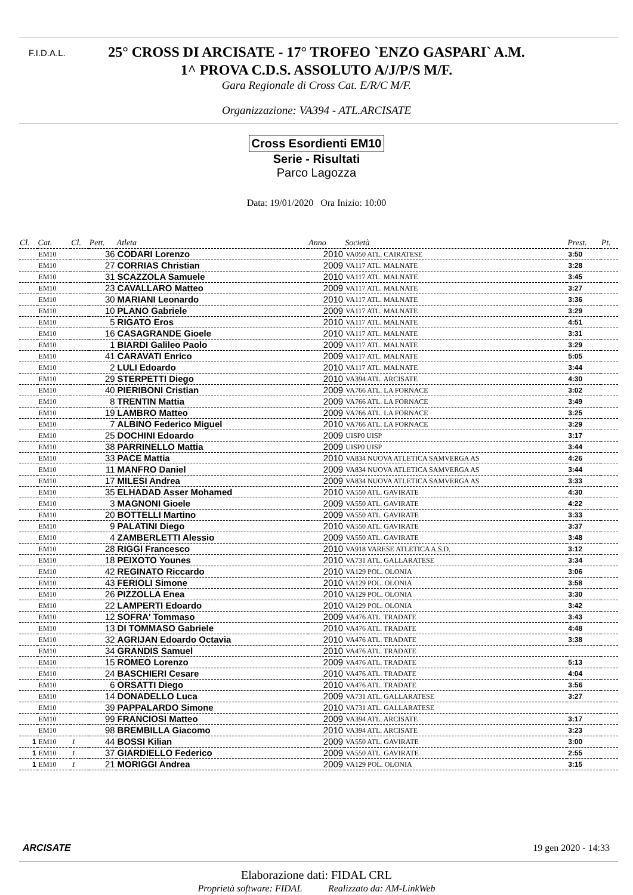F.I.D.A.L.
25° CROSS DI ARCISATE - 17° TROFEO `ENZO GASPARI` A.M.
1^ PROVA C.D.S. ASSOLUTO A/J/P/S M/F.
Gara Regionale di Cross Cat. E/R/C M/F.
Organizzazione: VA394 - ATL.ARCISATE
Cross Esordienti EM10
Serie - Risultati
Parco Lagozza
Data: 19/01/2020 Ora Inizio: 10:00
| Cl. | Cat. | Cl. | Pett. | Atleta | Anno | Società | Prest. | Pt. |
| --- | --- | --- | --- | --- | --- | --- | --- | --- |
| | EM10 | | 36 | CODARI Lorenzo | 2010 | VA050 ATL. CAIRATESE | 3:50 | |
| | EM10 | | 27 | CORRIAS Christian | 2009 | VA117 ATL. MALNATE | 3:28 | |
| | EM10 | | 31 | SCAZZOLA Samuele | 2010 | VA117 ATL. MALNATE | 3:45 | |
| | EM10 | | 23 | CAVALLARO Matteo | 2009 | VA117 ATL. MALNATE | 3:27 | |
| | EM10 | | 30 | MARIANI Leonardo | 2010 | VA117 ATL. MALNATE | 3:36 | |
| | EM10 | | 10 | PLANO Gabriele | 2009 | VA117 ATL. MALNATE | 3:29 | |
| | EM10 | | 5 | RIGATO Eros | 2010 | VA117 ATL. MALNATE | 4:51 | |
| | EM10 | | 16 | CASAGRANDE Gioele | 2010 | VA117 ATL. MALNATE | 3:31 | |
| | EM10 | | 1 | BIARDI Galileo Paolo | 2009 | VA117 ATL. MALNATE | 3:29 | |
| | EM10 | | 41 | CARAVATI Enrico | 2009 | VA117 ATL. MALNATE | 5:05 | |
| | EM10 | | 2 | LULI Edoardo | 2010 | VA117 ATL. MALNATE | 3:44 | |
| | EM10 | | 29 | STERPETTI Diego | 2010 | VA394 ATL. ARCISATE | 4:30 | |
| | EM10 | | 40 | PIERIBONI Cristian | 2009 | VA766 ATL. LA FORNACE | 3:02 | |
| | EM10 | | 8 | TRENTIN Mattia | 2009 | VA766 ATL. LA FORNACE | 3:49 | |
| | EM10 | | 19 | LAMBRO Matteo | 2009 | VA766 ATL. LA FORNACE | 3:25 | |
| | EM10 | | 7 | ALBINO Federico Miguel | 2010 | VA766 ATL. LA FORNACE | 3:29 | |
| | EM10 | | 25 | DOCHINI Edoardo | 2009 | UISP0 UISP | 3:17 | |
| | EM10 | | 38 | PARRINELLO Mattia | 2009 | UISP0 UISP | 3:44 | |
| | EM10 | | 33 | PACE Mattia | 2010 | VA834 NUOVA ATLETICA SAMVERGA AS | 4:26 | |
| | EM10 | | 11 | MANFRO Daniel | 2009 | VA834 NUOVA ATLETICA SAMVERGA AS | 3:44 | |
| | EM10 | | 17 | MILESI Andrea | 2009 | VA834 NUOVA ATLETICA SAMVERGA AS | 3:33 | |
| | EM10 | | 35 | ELHADAD Asser Mohamed | 2010 | VA550 ATL. GAVIRATE | 4:30 | |
| | EM10 | | 3 | MAGNONI Gioele | 2009 | VA550 ATL. GAVIRATE | 4:22 | |
| | EM10 | | 20 | BOTTELLI Martino | 2009 | VA550 ATL. GAVIRATE | 3:33 | |
| | EM10 | | 9 | PALATINI Diego | 2010 | VA550 ATL. GAVIRATE | 3:37 | |
| | EM10 | | 4 | ZAMBERLETTI Alessio | 2009 | VA550 ATL. GAVIRATE | 3:48 | |
| | EM10 | | 28 | RIGGI Francesco | 2010 | VA918 VARESE ATLETICA A.S.D. | 3:12 | |
| | EM10 | | 18 | PEIXOTO Younes | 2010 | VA731 ATL. GALLARATESE | 3:34 | |
| | EM10 | | 42 | REGINATO Riccardo | 2010 | VA129 POL. OLONIA | 3:06 | |
| | EM10 | | 43 | FERIOLI Simone | 2010 | VA129 POL. OLONIA | 3:58 | |
| | EM10 | | 26 | PIZZOLLA Enea | 2010 | VA129 POL. OLONIA | 3:30 | |
| | EM10 | | 22 | LAMPERTI Edoardo | 2010 | VA129 POL. OLONIA | 3:42 | |
| | EM10 | | 12 | SOFRA' Tommaso | 2009 | VA476 ATL. TRADATE | 3:43 | |
| | EM10 | | 13 | DI TOMMASO Gabriele | 2010 | VA476 ATL. TRADATE | 4:48 | |
| | EM10 | | 32 | AGRIJAN Edoardo Octavia | 2010 | VA476 ATL. TRADATE | 3:38 | |
| | EM10 | | 34 | GRANDIS Samuel | 2010 | VA476 ATL. TRADATE | | |
| | EM10 | | 15 | ROMEO Lorenzo | 2009 | VA476 ATL. TRADATE | 5:13 | |
| | EM10 | | 24 | BASCHIERI Cesare | 2010 | VA476 ATL. TRADATE | 4:04 | |
| | EM10 | | 6 | ORSATTI Diego | 2010 | VA476 ATL. TRADATE | 3:56 | |
| | EM10 | | 14 | DONADELLO Luca | 2009 | VA731 ATL. GALLARATESE | 3:27 | |
| | EM10 | | 39 | PAPPALARDO Simone | 2010 | VA731 ATL. GALLARATESE | | |
| | EM10 | | 99 | FRANCIOSI Matteo | 2009 | VA394 ATL. ARCISATE | 3:17 | |
| | EM10 | | 98 | BREMBILLA Giacomo | 2010 | VA394 ATL. ARCISATE | 3:23 | |
| 1 | EM10 | 1 | 44 | BOSSI Kilian | 2009 | VA550 ATL. GAVIRATE | 3:00 | |
| 1 | EM10 | 1 | 37 | GIARDIELLO Federico | 2009 | VA550 ATL. GAVIRATE | 2:55 | |
| 1 | EM10 | 1 | 21 | MORIGGI Andrea | 2009 | VA129 POL. OLONIA | 3:15 | |
ARCISATE 19 gen 2020 - 14:33
Elaborazione dati: FIDAL CRL
Proprietà software: FIDAL Realizzato da: AM-LinkWeb